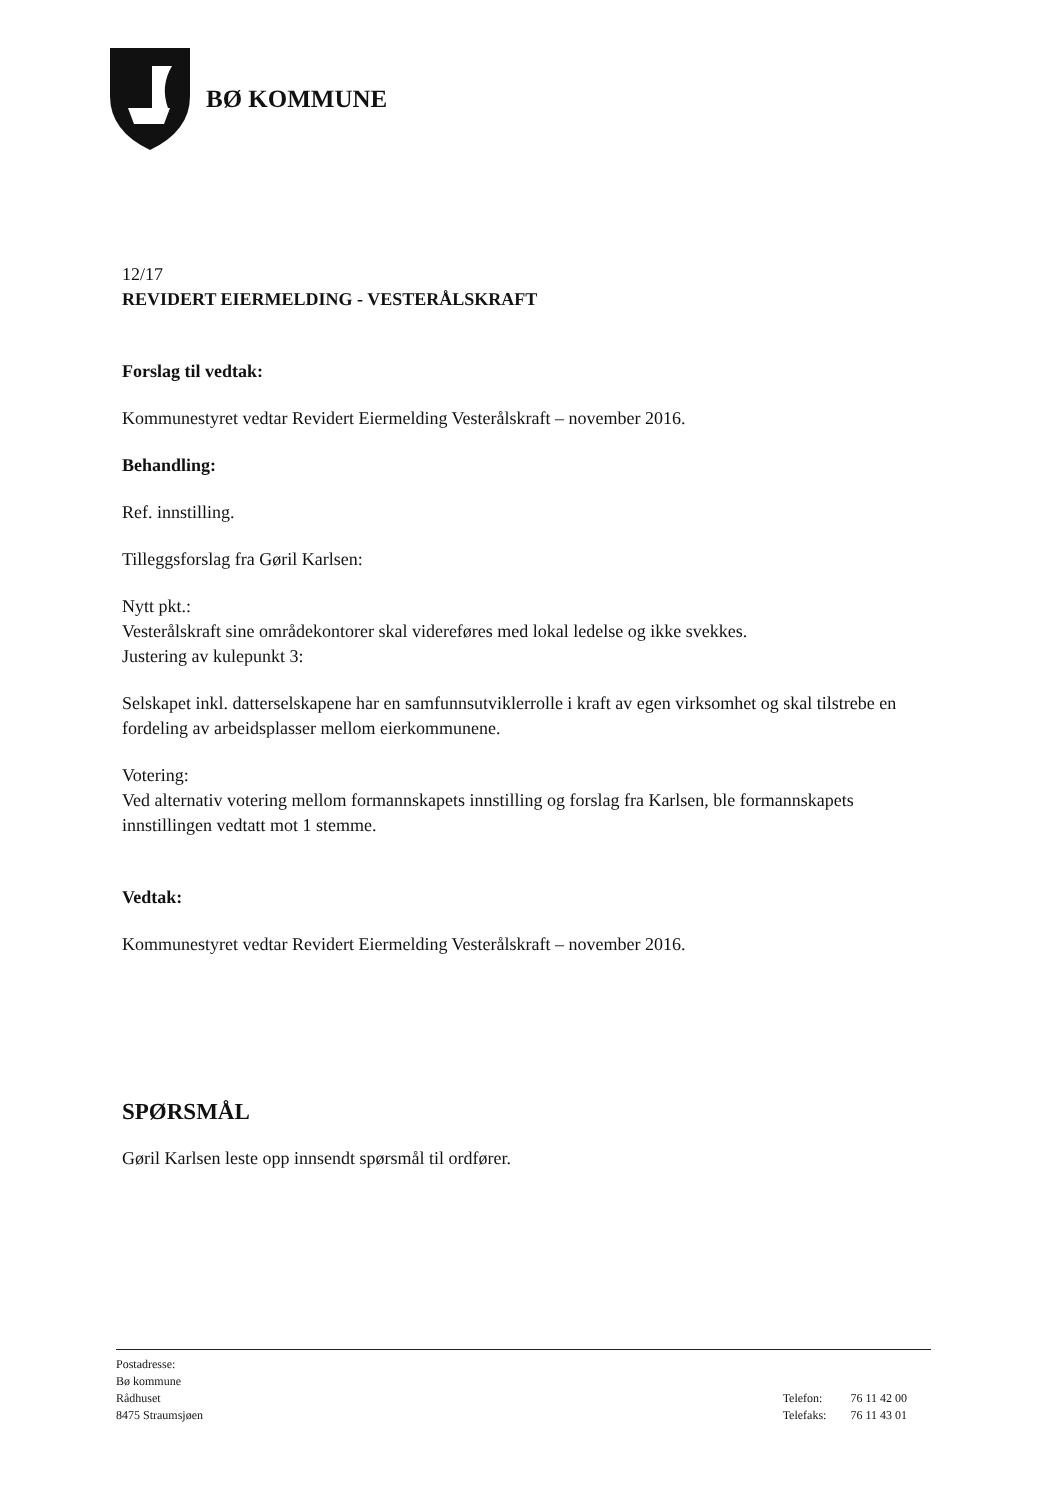BØ KOMMUNE
12/17
REVIDERT EIERMELDING - VESTERÅLSKRAFT
Forslag til vedtak:
Kommunestyret vedtar Revidert Eiermelding Vesterålskraft – november 2016.
Behandling:
Ref. innstilling.
Tilleggsforslag fra Gøril Karlsen:
Nytt pkt.:
Vesterålskraft sine områdekontorer skal videreføres med lokal ledelse og ikke svekkes.
Justering av kulepunkt 3:
Selskapet inkl. datterselskapene har en samfunnsutviklerrolle i kraft av egen virksomhet og skal tilstrebe en fordeling av arbeidsplasser mellom eierkommunene.
Votering:
Ved alternativ votering mellom formannskapets innstilling og forslag fra Karlsen, ble formannskapets innstillingen vedtatt mot 1 stemme.
Vedtak:
Kommunestyret vedtar Revidert Eiermelding Vesterålskraft – november 2016.
SPØRSMÅL
Gøril Karlsen leste opp innsendt spørsmål til ordfører.
Postadresse:
Bø kommune
Rådhuset
8475 Straumsjøen
| Telefon: | 76 11 42 00 |
| Telefaks: | 76 11 43 01 |